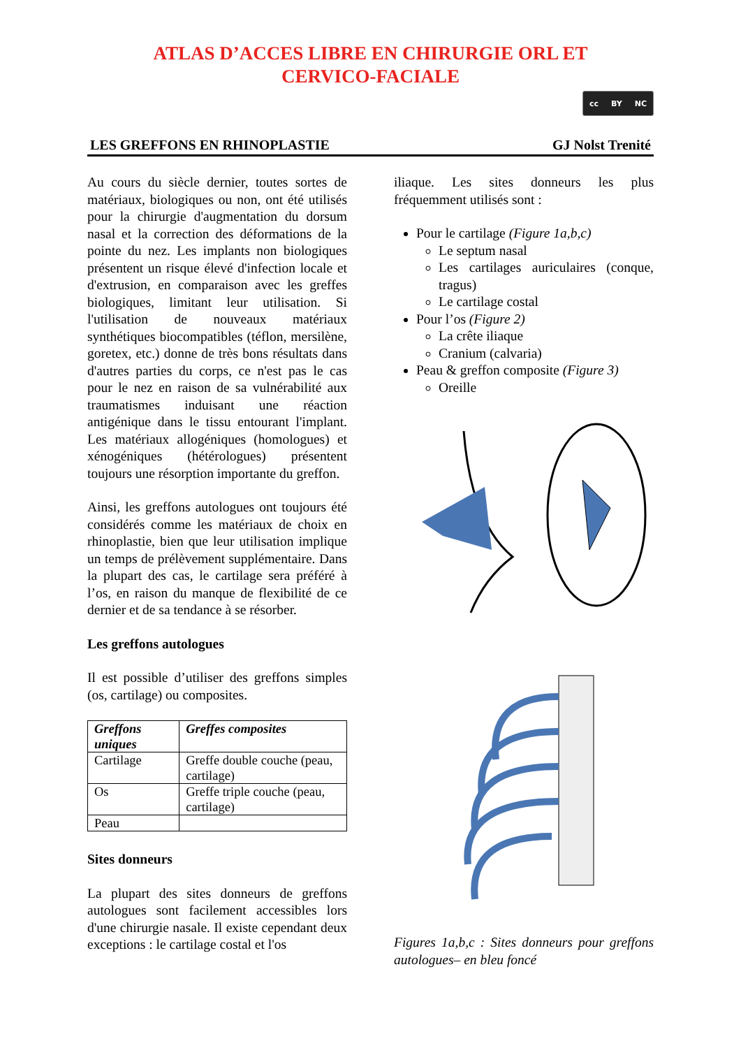ATLAS D’ACCES LIBRE EN CHIRURGIE ORL ET
CERVICO-FACIALE
cc BY NC
LES GREFFONS EN RHINOPLASTIE GJ Nolst Trenité
Au cours du siècle dernier, toutes sortes de matériaux, biologiques ou non, ont été utilisés pour la chirurgie d'augmentation du dorsum nasal et la correction des déformations de la pointe du nez. Les implants non biologiques présentent un risque élevé d'infection locale et d'extrusion, en comparaison avec les greffes biologiques, limitant leur utilisation. Si l'utilisation de nouveaux matériaux synthétiques biocompatibles (téflon, mersilène, goretex, etc.) donne de très bons résultats dans d'autres parties du corps, ce n'est pas le cas pour le nez en raison de sa vulnérabilité aux traumatismes induisant une réaction antigénique dans le tissu entourant l'implant. Les matériaux allogéniques (homologues) et xénogéniques (hétérologues) présentent toujours une résorption importante du greffon.
Ainsi, les greffons autologues ont toujours été considérés comme les matériaux de choix en rhinoplastie, bien que leur utilisation implique un temps de prélèvement supplémentaire. Dans la plupart des cas, le cartilage sera préféré à l’os, en raison du manque de flexibilité de ce dernier et de sa tendance à se résorber.
Les greffons autologues
Il est possible d’utiliser des greffons simples (os, cartilage) ou composites.
| Greffons uniques | Greffes composites |
| --- | --- |
| Cartilage | Greffe double couche (peau, cartilage) |
| Os | Greffe triple couche (peau, cartilage) |
| Peau | |
Sites donneurs
La plupart des sites donneurs de greffons autologues sont facilement accessibles lors d'une chirurgie nasale. Il existe cependant deux exceptions : le cartilage costal et l'os
iliaque. Les sites donneurs les plus fréquemment utilisés sont :
Pour le cartilage (Figure 1a,b,c)
Le septum nasal
Les cartilages auriculaires (conque, tragus)
Le cartilage costal
Pour l’os (Figure 2)
La crête iliaque
Cranium (calvaria)
Peau & greffon composite (Figure 3)
Oreille
Figures 1a,b,c : Sites donneurs pour greffons autologues– en bleu foncé